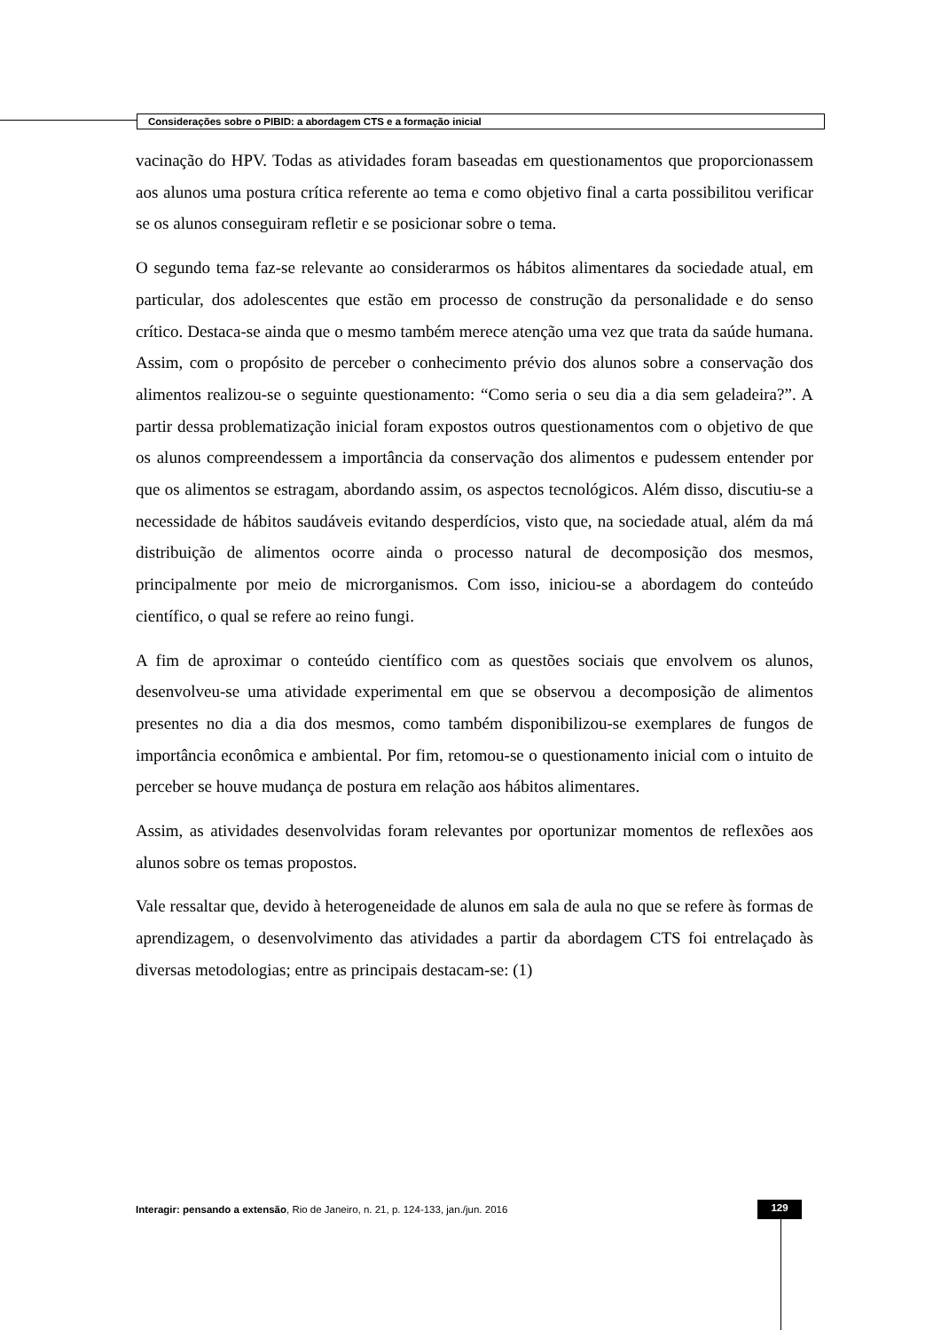Considerações sobre o PIBID: a abordagem CTS e a formação inicial
vacinação do HPV. Todas as atividades foram baseadas em questionamentos que proporcionassem aos alunos uma postura crítica referente ao tema e como objetivo final a carta possibilitou verificar se os alunos conseguiram refletir e se posicionar sobre o tema.
O segundo tema faz-se relevante ao considerarmos os hábitos alimentares da sociedade atual, em particular, dos adolescentes que estão em processo de construção da personalidade e do senso crítico. Destaca-se ainda que o mesmo também merece atenção uma vez que trata da saúde humana. Assim, com o propósito de perceber o conhecimento prévio dos alunos sobre a conservação dos alimentos realizou-se o seguinte questionamento: “Como seria o seu dia a dia sem geladeira?”. A partir dessa problematização inicial foram expostos outros questionamentos com o objetivo de que os alunos compreendessem a importância da conservação dos alimentos e pudessem entender por que os alimentos se estragam, abordando assim, os aspectos tecnológicos. Além disso, discutiu-se a necessidade de hábitos saudáveis evitando desperdícios, visto que, na sociedade atual, além da má distribuição de alimentos ocorre ainda o processo natural de decomposição dos mesmos, principalmente por meio de microrganismos. Com isso, iniciou-se a abordagem do conteúdo científico, o qual se refere ao reino fungi.
A fim de aproximar o conteúdo científico com as questões sociais que envolvem os alunos, desenvolveu-se uma atividade experimental em que se observou a decomposição de alimentos presentes no dia a dia dos mesmos, como também disponibilizou-se exemplares de fungos de importância econômica e ambiental. Por fim, retomou-se o questionamento inicial com o intuito de perceber se houve mudança de postura em relação aos hábitos alimentares.
Assim, as atividades desenvolvidas foram relevantes por oportunizar momentos de reflexões aos alunos sobre os temas propostos.
Vale ressaltar que, devido à heterogeneidade de alunos em sala de aula no que se refere às formas de aprendizagem, o desenvolvimento das atividades a partir da abordagem CTS foi entrelaçado às diversas metodologias; entre as principais destacam-se: (1)
Interagir: pensando a extensão, Rio de Janeiro, n. 21, p. 124-133, jan./jun. 2016
129